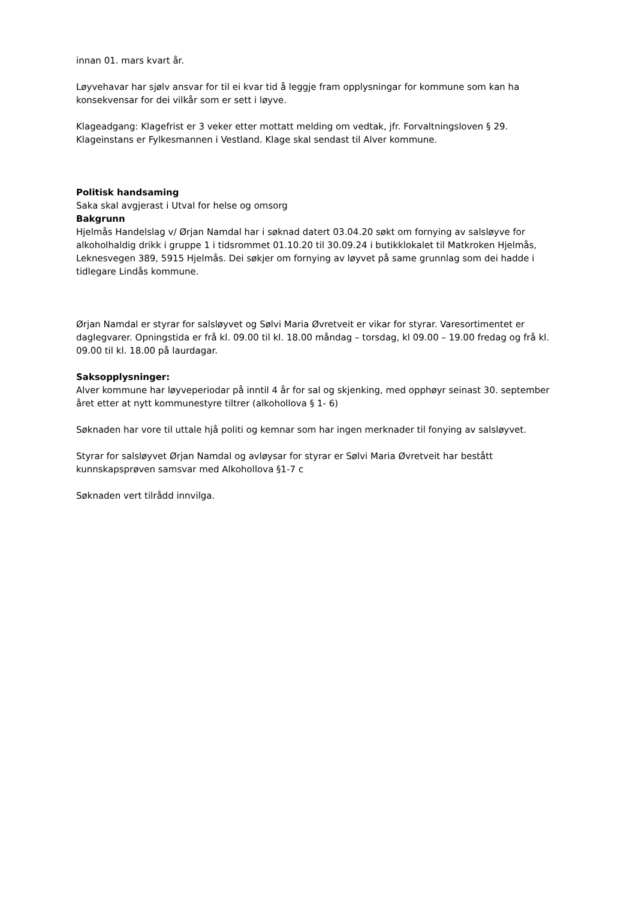innan 01. mars kvart år.
Løyvehavar har sjølv ansvar for til ei kvar tid å leggje fram opplysningar for kommune som kan ha konsekvensar for dei vilkår som er sett i løyve.
Klageadgang: Klagefrist er 3 veker etter mottatt melding om vedtak, jfr. Forvaltningsloven § 29. Klageinstans er Fylkesmannen i Vestland. Klage skal sendast til Alver kommune.
Politisk handsaming
Saka skal avgjerast i Utval for helse og omsorg
Bakgrunn
Hjelmås Handelslag v/ Ørjan Namdal har i søknad datert 03.04.20 søkt om fornying av salsløyve for alkoholhaldig drikk i gruppe 1 i tidsrommet 01.10.20 til 30.09.24 i butikklokalet til Matkroken Hjelmås, Leknesvegen 389, 5915 Hjelmås. Dei søkjer om fornying av løyvet på same grunnlag som dei hadde i tidlegare Lindås kommune.
Ørjan Namdal er styrar for salsløyvet og Sølvi Maria Øvretveit er vikar for styrar. Varesortimentet er daglegvarer. Opningstida er frå kl. 09.00 til kl. 18.00 måndag – torsdag, kl 09.00 – 19.00 fredag og frå kl. 09.00 til kl. 18.00 på laurdagar.
Saksopplysninger:
Alver kommune har løyveperiodar på inntil 4 år for sal og skjenking, med opphøyr seinast 30. september året etter at nytt kommunestyre tiltrer (alkohollova § 1- 6)
Søknaden har vore til uttale hjå politi og kemnar som har ingen merknader til fonying av salsløyvet.
Styrar for salsløyvet Ørjan Namdal og avløysar for styrar er Sølvi Maria Øvretveit har bestått kunnskapsprøven samsvar med Alkohollova §1-7 c
Søknaden vert tilrådd innvilga.